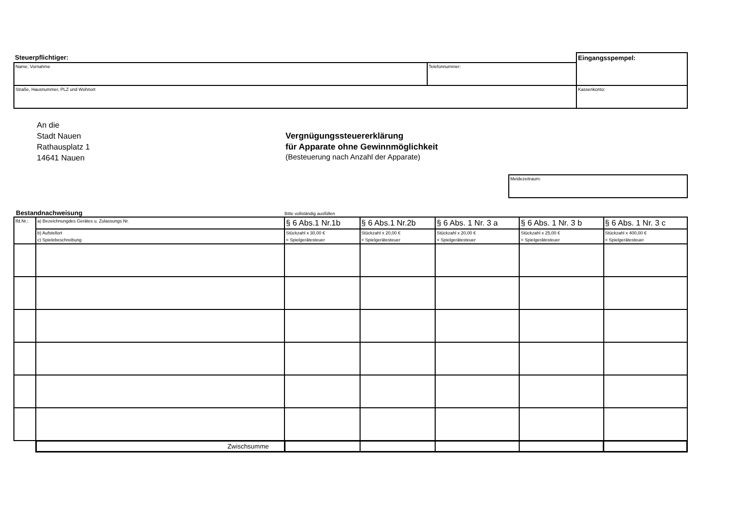| Steuerpflichtiger: | | Eingangsspempel: |
| Name, Vornahme | Telefonnummer: | |
| Straße, Hausnummer, PLZ und Wohnort | | Kassenkonto: |
An die
Stadt Nauen
Rathausplatz 1
14641 Nauen
Vergnügungssteuererklärung
für Apparate ohne Gewinnmöglichkeit
(Besteuerung nach Anzahl der Apparate)
| Meldezeitraum: |
Bestandnachweisung
Bitte vollständig ausfüllen
| lfd.Nr.: | a) Bezeichnungdes Gerätes u. Zulassungs Nr. | § 6 Abs.1 Nr.1b | § 6 Abs.1 Nr.2b | § 6 Abs. 1 Nr. 3 a | § 6 Abs. 1 Nr. 3 b | § 6 Abs. 1 Nr. 3 c |
| | b) Aufstellort | Stückzahl x 30,00 € | Stückzahl x 20,00 € | Stückzahl x 20,00 € | Stückzahl x 25,00 € | Stückzahl x 400,00 € |
| | c) Spielebeschreibung | = Spielgerätesteuer | = Spielgerätesteuer | = Spielgerätesteuer | = Spielgerätesteuer | = Spielgerätesteuer |
| | Zwischsumme | | | | | |